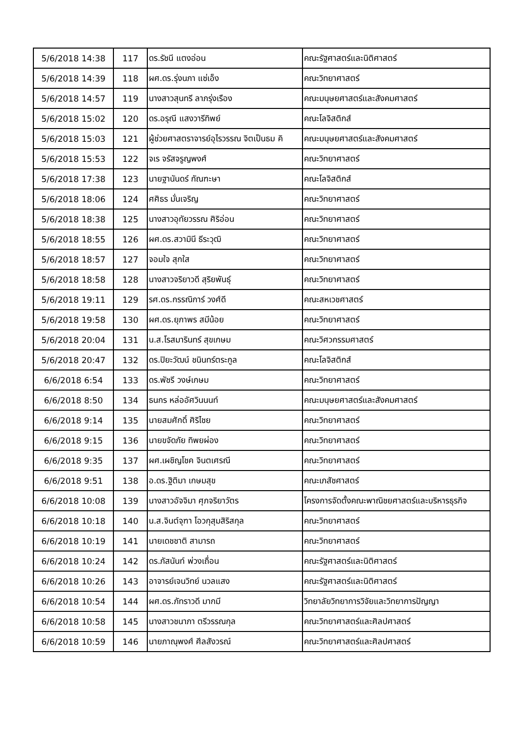| 5/6/2018 14:38 | 117 | ดร.รัชนี แตงอ่อน | คณะรัฐศาสตร์และนิติศาสตร์ |
| 5/6/2018 14:39 | 118 | ผศ.ดร.รุ่งนภา แซ่เอ็ง | คณะวิทยาศาสตร์ |
| 5/6/2018 14:57 | 119 | นางสาวสุนทรี ลาภรุ่งเรือง | คณะมนุษยศาสตร์และสังคมศาสตร์ |
| 5/6/2018 15:02 | 120 | ดร.อรุณี แสงวารีทิพย์ | คณะโลจิสติกส์ |
| 5/6/2018 15:03 | 121 | ผู้ช่วยศาสตราจารย์อุไรวรรณ จิตเป็นธม คิ | คณะมนุษยศาสตร์และสังคมศาสตร์ |
| 5/6/2018 15:53 | 122 | จเร จรัสจรูญพงศ์ | คณะวิทยาศาสตร์ |
| 5/6/2018 17:38 | 123 | นายฐานันดร์ กัณฑะษา | คณะโลจิสติกส์ |
| 5/6/2018 18:06 | 124 | ศศิธร มั่นเจริญ | คณะวิทยาศาสตร์ |
| 5/6/2018 18:38 | 125 | นางสาวอุทัยวรรณ ศิริอ่อน | คณะวิทยาศาสตร์ |
| 5/6/2018 18:55 | 126 | ผศ.ดร.สวามินี ธีระวุฒิ | คณะวิทยาศาสตร์ |
| 5/6/2018 18:57 | 127 | จอมใจ สุกใส | คณะวิทยาศาสตร์ |
| 5/6/2018 18:58 | 128 | นางสาวจริยาวดี สุริยพันธุ์ | คณะวิทยาศาสตร์ |
| 5/6/2018 19:11 | 129 | รศ.ดร.กรรณิการ์ วงศ์ดี | คณะสหเวชศาสตร์ |
| 5/6/2018 19:58 | 130 | ผศ.ดร.ยุภาพร สมีน้อย | คณะวิทยาศาสตร์ |
| 5/6/2018 20:04 | 131 | น.ส.โรสมารินทร์ สุขเกษม | คณะวิศวกรรมศาสตร์ |
| 5/6/2018 20:47 | 132 | ดร.ปิยะวัฒน์ ชนินทร์ตระกูล | คณะโลจิสติกส์ |
| 6/6/2018 6:54 | 133 | ดร.พัชรี วงษ์เกษม | คณะวิทยาศาสตร์ |
| 6/6/2018 8:50 | 134 | ธนกร หล่ออัศวินนนท์ | คณะมนุษยศาสตร์และสังคมศาสตร์ |
| 6/6/2018 9:14 | 135 | นายสมศักดิ์ ศิริไชย | คณะวิทยาศาสตร์ |
| 6/6/2018 9:15 | 136 | นายขจัดภัย ทิพยผ่อง | คณะวิทยาศาสตร์ |
| 6/6/2018 9:35 | 137 | ผศ.เผชิญโชค จินตเศรณี | คณะวิทยาศาสตร์ |
| 6/6/2018 9:51 | 138 | อ.ดร.ฐิติมา เกษมสุข | คณะเภสัชศาสตร์ |
| 6/6/2018 10:08 | 139 | นางสาวอัจจิมา ศุภจริยาวัตร | โครงการจัดตั้งคณะพาณิชยศาสตร์และบริหารธุรกิจ |
| 6/6/2018 10:18 | 140 | น.ส.จินต์จุฑา โอวกุสุมสิริสกุล | คณะวิทยาศาสตร์ |
| 6/6/2018 10:19 | 141 | นายเดชชาติ สามารถ | คณะวิทยาศาสตร์ |
| 6/6/2018 10:24 | 142 | ดร.ภัสนันท์ พ่วงเถื่อน | คณะรัฐศาสตร์และนิติศาสตร์ |
| 6/6/2018 10:26 | 143 | อาจารย์เจนวิทย์ นวลแสง | คณะรัฐศาสตร์และนิติศาสตร์ |
| 6/6/2018 10:54 | 144 | ผศ.ดร.ภัทราวดี มากมี | วิทยาลัยวิทยาการวิจัยและวิทยาการปัญญา |
| 6/6/2018 10:58 | 145 | นางสาวชนาภา ตรีวรรณกุล | คณะวิทยาศาสตร์และศิลปศาสตร์ |
| 6/6/2018 10:59 | 146 | นายภาณุพงศ์ ศีลสังวรณ์ | คณะวิทยาศาสตร์และศิลปศาสตร์ |